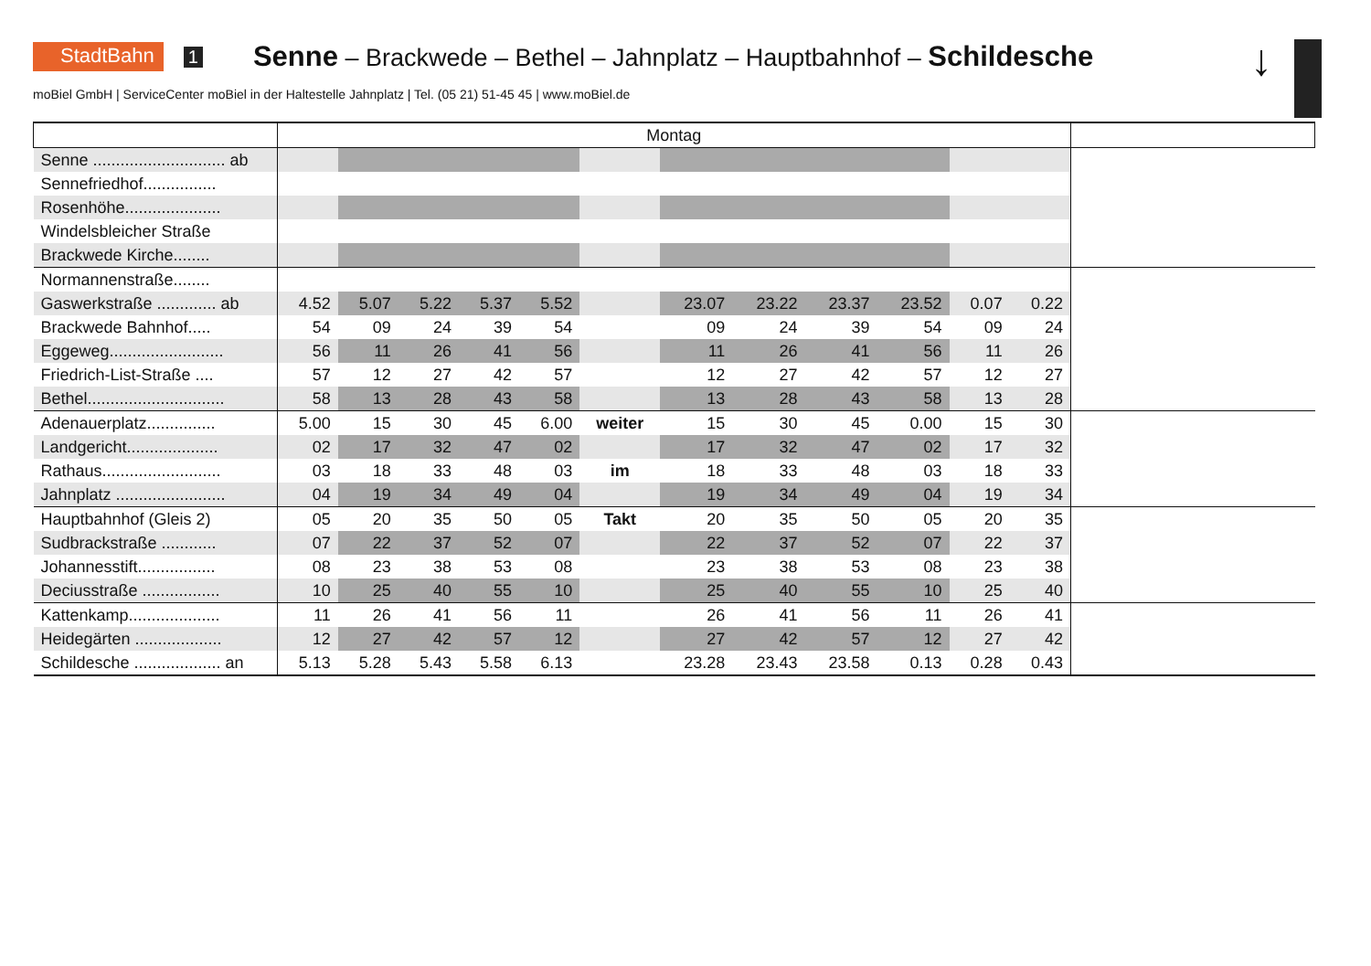StadtBahn 1 Senne – Brackwede – Bethel – Jahnplatz – Hauptbahnhof – Schildesche
↓
moBiel GmbH | ServiceCenter moBiel in der Haltestelle Jahnplatz | Tel. (05 21) 51-45 45 | www.moBiel.de
| | Montag | | | | | | | | | | | | |
| --- | --- | --- | --- | --- | --- | --- | --- | --- | --- | --- | --- | --- | --- |
| Senne ............................. ab | | | | | | | | | | | | | |
| Sennefriedhof................ | | | | | | | | | | | | | |
| Rosenhöhe..................... | | | | | | | | | | | | | |
| Windelsbleicher Straße | | | | | | | | | | | | | |
| Brackwede Kirche........ | | | | | | | | | | | | | |
| Normannenstraße........ | | | | | | | | | | | | | |
| Gaswerkstraße ............. ab | 4.52 | 5.07 | 5.22 | 5.37 | 5.52 | | 23.07 | 23.22 | 23.37 | 23.52 | 0.07 | 0.22 | |
| Brackwede Bahnhof..... | 54 | 09 | 24 | 39 | 54 | | 09 | 24 | 39 | 54 | 09 | 24 | |
| Eggeweg......................... | 56 | 11 | 26 | 41 | 56 | | 11 | 26 | 41 | 56 | 11 | 26 | |
| Friedrich-List-Straße .... | 57 | 12 | 27 | 42 | 57 | | 12 | 27 | 42 | 57 | 12 | 27 | |
| Bethel.............................. | 58 | 13 | 28 | 43 | 58 | | 13 | 28 | 43 | 58 | 13 | 28 | |
| Adenauerplatz............... | 5.00 | 15 | 30 | 45 | 6.00 | weiter | 15 | 30 | 45 | 0.00 | 15 | 30 | |
| Landgericht.................... | 02 | 17 | 32 | 47 | 02 | | 17 | 32 | 47 | 02 | 17 | 32 | |
| Rathaus.......................... | 03 | 18 | 33 | 48 | 03 | im | 18 | 33 | 48 | 03 | 18 | 33 | |
| Jahnplatz ........................ | 04 | 19 | 34 | 49 | 04 | | 19 | 34 | 49 | 04 | 19 | 34 | |
| Hauptbahnhof (Gleis 2) | 05 | 20 | 35 | 50 | 05 | Takt | 20 | 35 | 50 | 05 | 20 | 35 | |
| Sudbrackstraße ............ | 07 | 22 | 37 | 52 | 07 | | 22 | 37 | 52 | 07 | 22 | 37 | |
| Johannesstift................. | 08 | 23 | 38 | 53 | 08 | | 23 | 38 | 53 | 08 | 23 | 38 | |
| Deciusstraße ................. | 10 | 25 | 40 | 55 | 10 | | 25 | 40 | 55 | 10 | 25 | 40 | |
| Kattenkamp.................... | 11 | 26 | 41 | 56 | 11 | | 26 | 41 | 56 | 11 | 26 | 41 | |
| Heidegärten ................... | 12 | 27 | 42 | 57 | 12 | | 27 | 42 | 57 | 12 | 27 | 42 | |
| Schildesche ................... an | 5.13 | 5.28 | 5.43 | 5.58 | 6.13 | | 23.28 | 23.43 | 23.58 | 0.13 | 0.28 | 0.43 | |